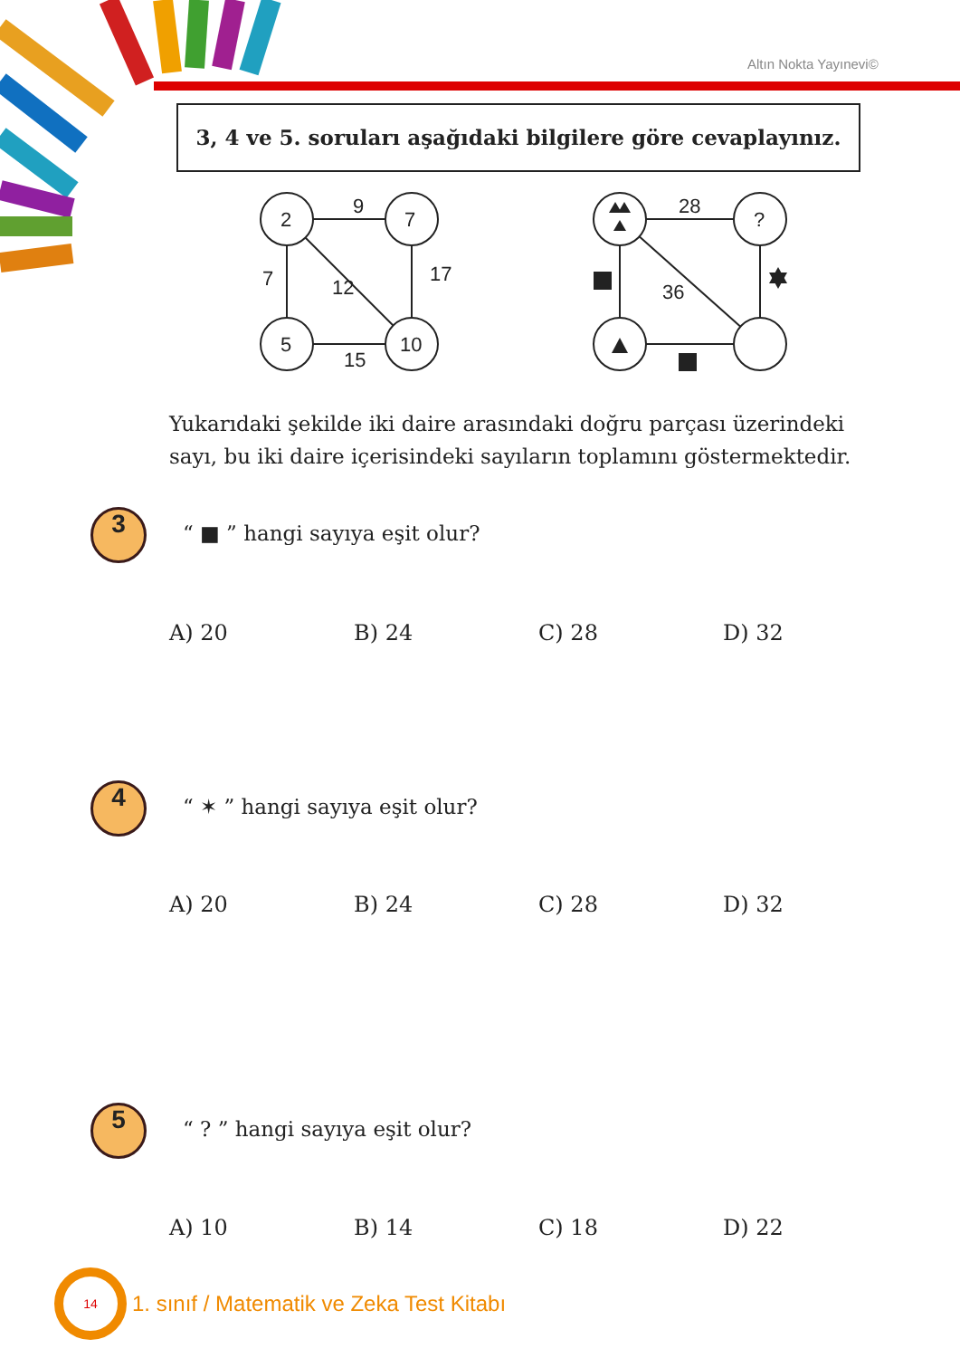Altın Nokta Yayınevi©
3, 4 ve 5. soruları aşağıdaki bilgilere göre cevaplayınız.
2
7
5
10
9
7
12
17
15
28
?
36
Yukarıdaki şekilde iki daire arasındaki doğru parçası üzerindeki sayı, bu iki daire içerisindeki sayıların toplamını göstermektedir.
3 “ ■ ” hangi sayıya eşit olur?
A) 20 B) 24 C) 28 D) 32
4 “ ✶ ” hangi sayıya eşit olur?
A) 20 B) 24 C) 28 D) 32
5 “ ? ” hangi sayıya eşit olur?
A) 10 B) 14 C) 18 D) 22
14
1. sınıf / Matematik ve Zeka Test Kitabı